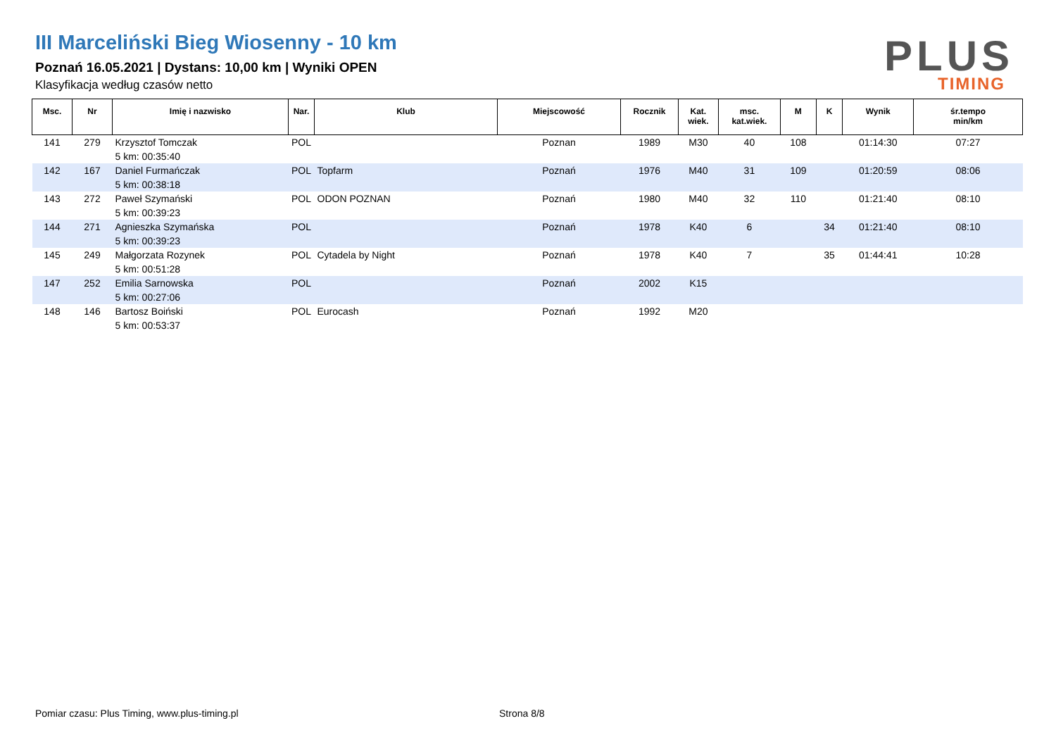III Marceliński Bieg Wiosenny - 10 km
Poznań 16.05.2021 | Dystans: 10,00 km | Wyniki OPEN
Klasyfikacja według czasów netto
PLUS
TIMING
| Msc. | Nr | Imię i nazwisko | Nar. | Klub | Miejscowość | Rocznik | Kat. wiek. | msc. kat.wiek. | M | K | Wynik | śr.tempo min/km |
| --- | --- | --- | --- | --- | --- | --- | --- | --- | --- | --- | --- | --- |
| 141 | 279 | Krzysztof Tomczak | POL | | Poznan | 1989 | M30 | 40 | 108 | | 01:14:30 | 07:27 |
| | | 5 km: 00:35:40 | | | | | | | | | | |
| 142 | 167 | Daniel Furmańczak | POL | Topfarm | Poznań | 1976 | M40 | 31 | 109 | | 01:20:59 | 08:06 |
| | | 5 km: 00:38:18 | | | | | | | | | | |
| 143 | 272 | Paweł Szymański | POL | ODON POZNAN | Poznań | 1980 | M40 | 32 | 110 | | 01:21:40 | 08:10 |
| | | 5 km: 00:39:23 | | | | | | | | | | |
| 144 | 271 | Agnieszka Szymańska | POL | | Poznań | 1978 | K40 | 6 | | 34 | 01:21:40 | 08:10 |
| | | 5 km: 00:39:23 | | | | | | | | | | |
| 145 | 249 | Małgorzata Rozynek | POL | Cytadela by Night | Poznań | 1978 | K40 | 7 | | 35 | 01:44:41 | 10:28 |
| | | 5 km: 00:51:28 | | | | | | | | | | |
| 147 | 252 | Emilia Sarnowska | POL | | Poznań | 2002 | K15 | | | | | |
| | | 5 km: 00:27:06 | | | | | | | | | | |
| 148 | 146 | Bartosz Boiński | POL | Eurocash | Poznań | 1992 | M20 | | | | | |
| | | 5 km: 00:53:37 | | | | | | | | | | |
Pomiar czasu: Plus Timing, www.plus-timing.pl
Strona 8/8